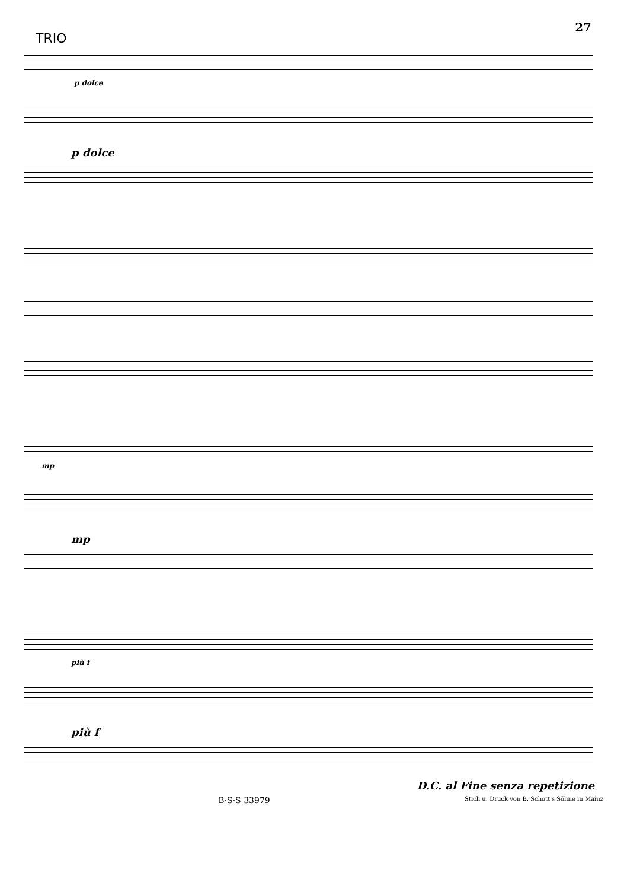27
TRIO
p dolce
p dolce
mp
mp
più f
più f
D.C. al Fine senza repetizione
B·S·S 33979 Stich u. Druck von B. Schott's Söhne in Mainz